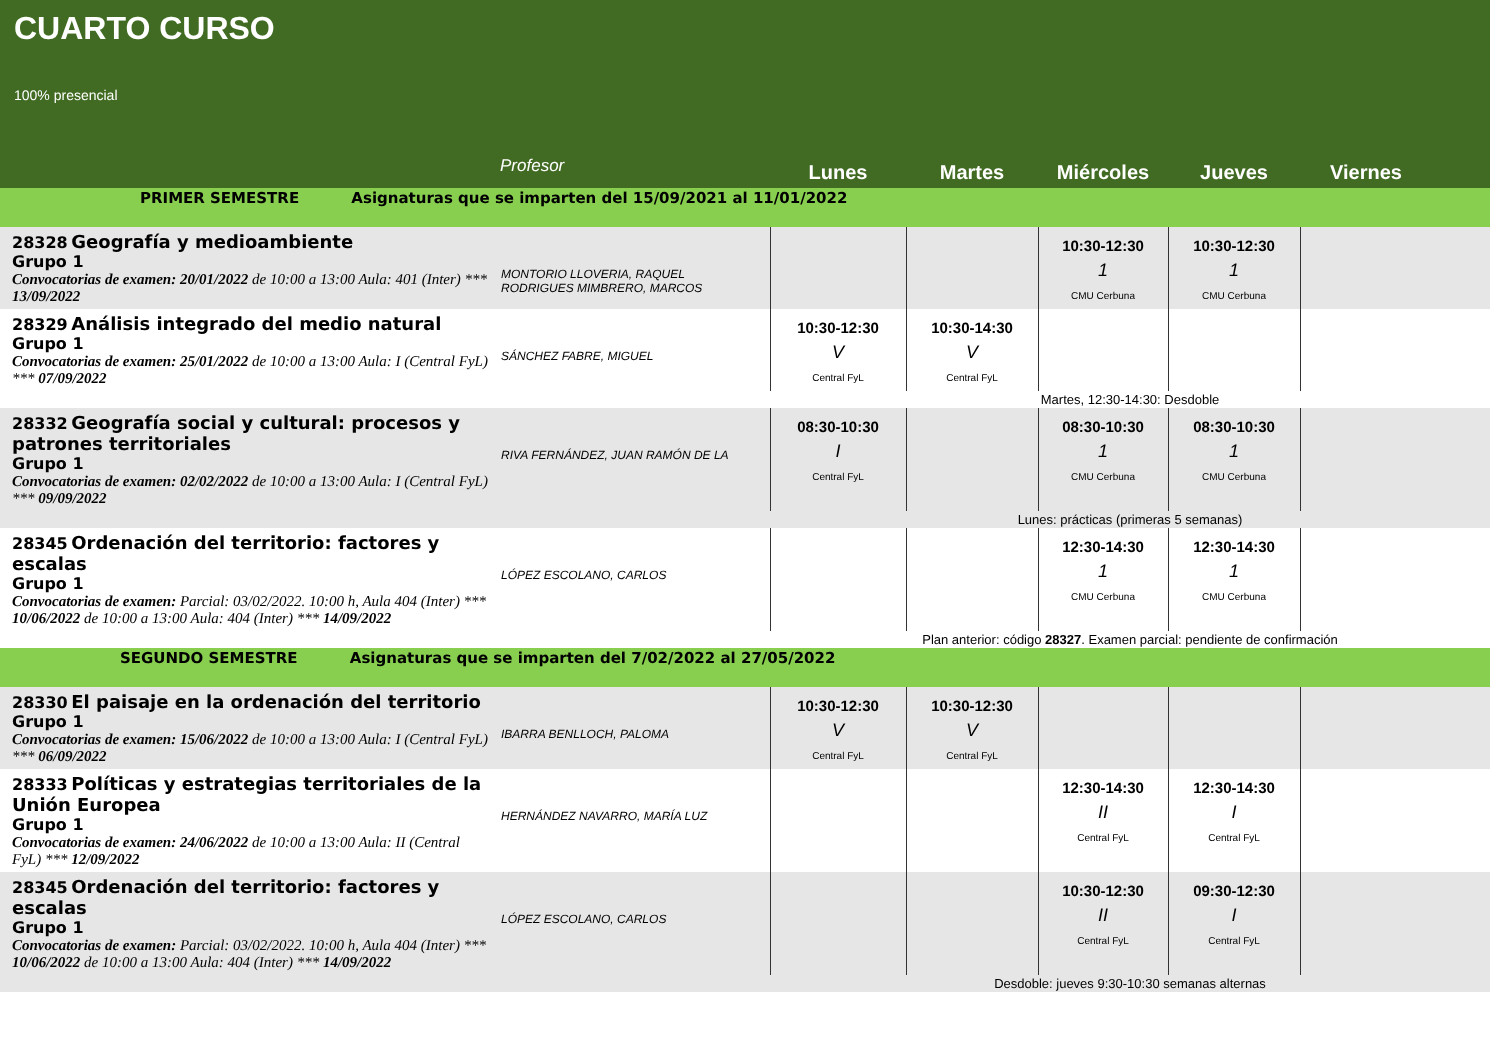CUARTO CURSO
100% presencial
| | Profesor | Lunes | Martes | Miércoles | Jueves | Viernes |
| --- | --- | --- | --- | --- | --- | --- |
| PRIMER SEMESTRE Asignaturas que se imparten del 15/09/2021 al 11/01/2022 | | | | | | |
| 28328 Geografía y medioambiente Grupo 1 Convocatorias de examen: 20/01/2022 de 10:00 a 13:00 Aula: 401 (Inter) *** 13/09/2022 | MONTORIO LLOVERIA, RAQUEL RODRIGUES MIMBRERO, MARCOS | | | 10:30-12:30 1 CMU Cerbuna | 10:30-12:30 1 CMU Cerbuna | |
| 28329 Análisis integrado del medio natural Grupo 1 Convocatorias de examen: 25/01/2022 de 10:00 a 13:00 Aula: I (Central FyL) *** 07/09/2022 | SÁNCHEZ FABRE, MIGUEL | 10:30-12:30 V Central FyL | 10:30-14:30 V Central FyL | | | |
| | | Martes, 12:30-14:30: Desdoble | | | | |
| 28332 Geografía social y cultural: procesos y patrones territoriales Grupo 1 Convocatorias de examen: 02/02/2022 de 10:00 a 13:00 Aula: I (Central FyL) *** 09/09/2022 | RIVA FERNÁNDEZ, JUAN RAMÓN DE LA | 08:30-10:30 I Central FyL | | 08:30-10:30 1 CMU Cerbuna | 08:30-10:30 1 CMU Cerbuna | |
| | | Lunes: prácticas (primeras 5 semanas) | | | | |
| 28345 Ordenación del territorio: factores y escalas Grupo 1 Convocatorias de examen: Parcial: 03/02/2022. 10:00 h, Aula 404 (Inter) *** 10/06/2022 de 10:00 a 13:00 Aula: 404 (Inter) *** 14/09/2022 | LÓPEZ ESCOLANO, CARLOS | | | 12:30-14:30 1 CMU Cerbuna | 12:30-14:30 1 CMU Cerbuna | |
| | | Plan anterior: código 28327 . Examen parcial: pendiente de confirmación | | | | |
| SEGUNDO SEMESTRE Asignaturas que se imparten del 7/02/2022 al 27/05/2022 | | | | | | |
| 28330 El paisaje en la ordenación del territorio Grupo 1 Convocatorias de examen: 15/06/2022 de 10:00 a 13:00 Aula: I (Central FyL) *** 06/09/2022 | IBARRA BENLLOCH, PALOMA | 10:30-12:30 V Central FyL | 10:30-12:30 V Central FyL | | | |
| 28333 Políticas y estrategias territoriales de la Unión Europea Grupo 1 Convocatorias de examen: 24/06/2022 de 10:00 a 13:00 Aula: II (Central FyL) *** 12/09/2022 | HERNÁNDEZ NAVARRO, MARÍA LUZ | | | 12:30-14:30 II Central FyL | 12:30-14:30 I Central FyL | |
| 28345 Ordenación del territorio: factores y escalas Grupo 1 Convocatorias de examen: Parcial: 03/02/2022. 10:00 h, Aula 404 (Inter) *** 10/06/2022 de 10:00 a 13:00 Aula: 404 (Inter) *** 14/09/2022 | LÓPEZ ESCOLANO, CARLOS | | | 10:30-12:30 II Central FyL | 09:30-12:30 I Central FyL | |
| | | Desdoble: jueves 9:30-10:30 semanas alternas | | | | |